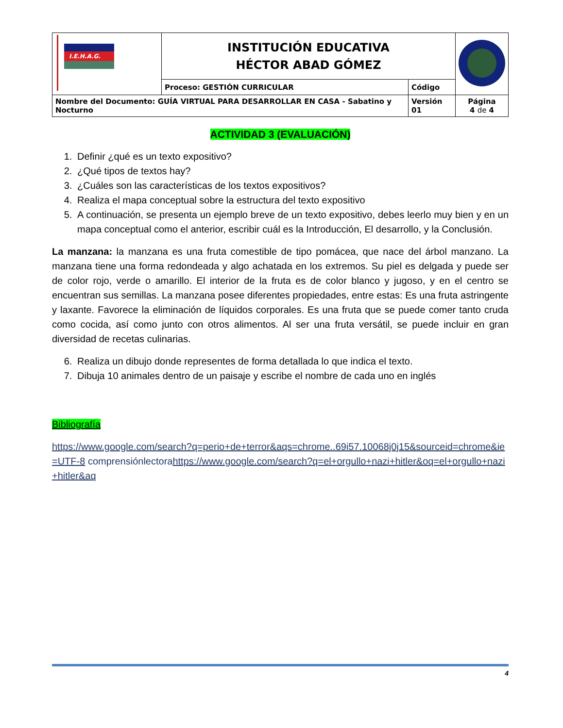| I.E.H.A.G. | INSTITUCIÓN EDUCATIVA HÉCTOR ABAD GÓMEZ | | |
| | Proceso: GESTIÓN CURRICULAR | Código | |
| Nombre del Documento: GUÍA VIRTUAL PARA DESARROLLAR EN CASA - Sabatino y Nocturno | | Versión 01 | Página 4 de 4 |
ACTIVIDAD 3 (EVALUACIÓN)
1. Definir ¿qué es un texto expositivo?
2. ¿Qué tipos de textos hay?
3. ¿Cuáles son las características de los textos expositivos?
4. Realiza el mapa conceptual sobre la estructura del texto expositivo
5. A continuación, se presenta un ejemplo breve de un texto expositivo, debes leerlo muy bien y en un mapa conceptual como el anterior, escribir cuál es la Introducción, El desarrollo, y la Conclusión.
La manzana: la manzana es una fruta comestible de tipo pomácea, que nace del árbol manzano. La manzana tiene una forma redondeada y algo achatada en los extremos. Su piel es delgada y puede ser de color rojo, verde o amarillo. El interior de la fruta es de color blanco y jugoso, y en el centro se encuentran sus semillas. La manzana posee diferentes propiedades, entre estas: Es una fruta astringente y laxante. Favorece la eliminación de líquidos corporales. Es una fruta que se puede comer tanto cruda como cocida, así como junto con otros alimentos. Al ser una fruta versátil, se puede incluir en gran diversidad de recetas culinarias.
6. Realiza un dibujo donde representes de forma detallada lo que indica el texto.
7. Dibuja 10 animales dentro de un paisaje y escribe el nombre de cada uno en inglés
Bibliografía
https://www.google.com/search?q=perio+de+terror&aqs=chrome..69i57.10068j0j15&sourceid=chrome&ie=UTF-8 comprensiónlectorahttps://www.google.com/search?q=el+orgullo+nazi+hitler&oq=el+orgullo+nazi+hitler&aq
4